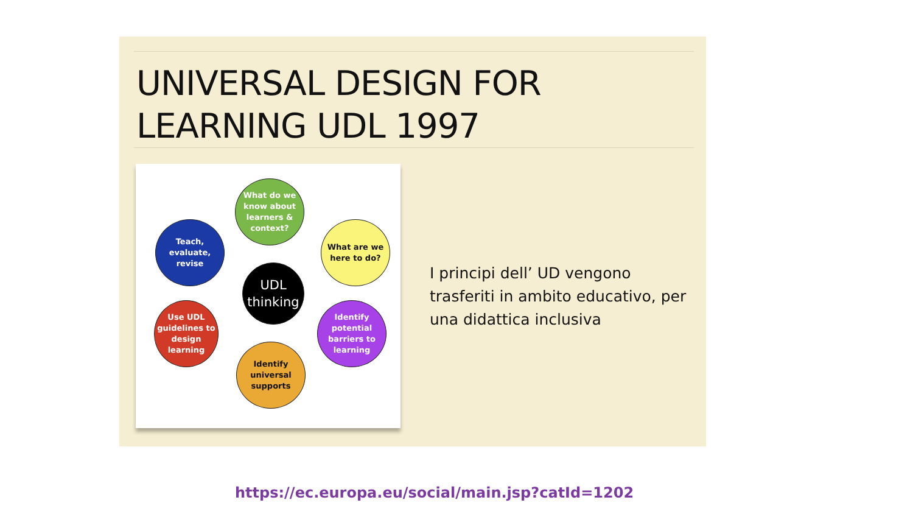UNIVERSAL DESIGN FOR
LEARNING UDL 1997
What do we know about learners & context?
What are we here to do?
Identify potential barriers to learning
Identify universal supports
Use UDL guidelines to design learning
Teach, evaluate, revise
UDL thinking
I principi dell’ UD vengono trasferiti in ambito educativo, per una didattica inclusiva
https://ec.europa.eu/social/main.jsp?catId=1202